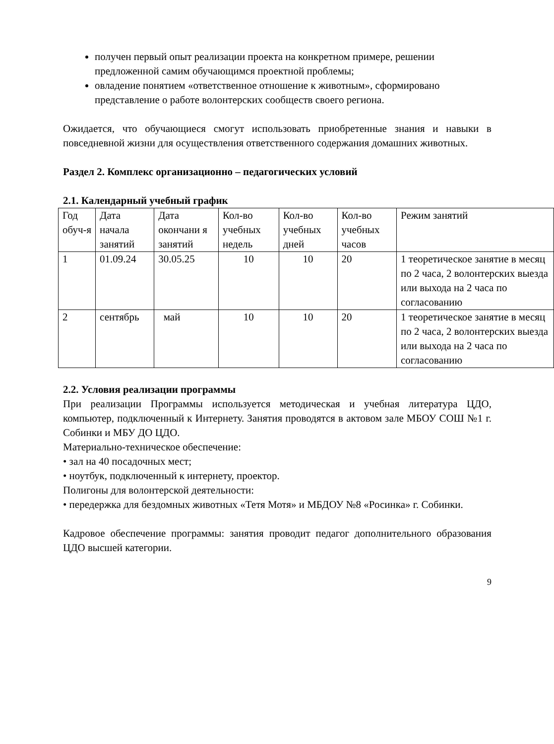получен первый опыт реализации проекта на конкретном примере, решении предложенной самим обучающимся проектной проблемы;
овладение понятием «ответственное отношение к животным», сформировано представление о работе волонтерских сообществ своего региона.
Ожидается, что обучающиеся смогут использовать приобретенные знания и навыки в повседневной жизни для осуществления ответственного содержания домашних животных.
Раздел 2. Комплекс организационно – педагогических условий
2.1. Календарный учебный график
| Год обуч-я | Дата начала занятий | Дата окончани я занятий | Кол-во учебных недель | Кол-во учебных дней | Кол-во учебных часов | Режим занятий |
| 1 | 01.09.24 | 30.05.25 | 10 | 10 | 20 | 1 теоретическое занятие в месяц по 2 часа, 2 волонтерских выезда или выхода на 2 часа по согласованию |
| 2 | сентябрь | май | 10 | 10 | 20 | 1 теоретическое занятие в месяц по 2 часа, 2 волонтерских выезда или выхода на 2 часа по согласованию |
2.2. Условия реализации программы
При реализации Программы используется методическая и учебная литература ЦДО, компьютер, подключенный к Интернету. Занятия проводятся в актовом зале МБОУ СОШ №1 г. Собинки и МБУ ДО ЦДО.
Материально-техническое обеспечение:
• зал на 40 посадочных мест;
• ноутбук, подключенный к интернету, проектор.
Полигоны для волонтерской деятельности:
• передержка для бездомных животных «Тетя Мотя» и МБДОУ №8 «Росинка» г. Собинки.
Кадровое обеспечение программы: занятия проводит педагог дополнительного образования ЦДО высшей категории.
9